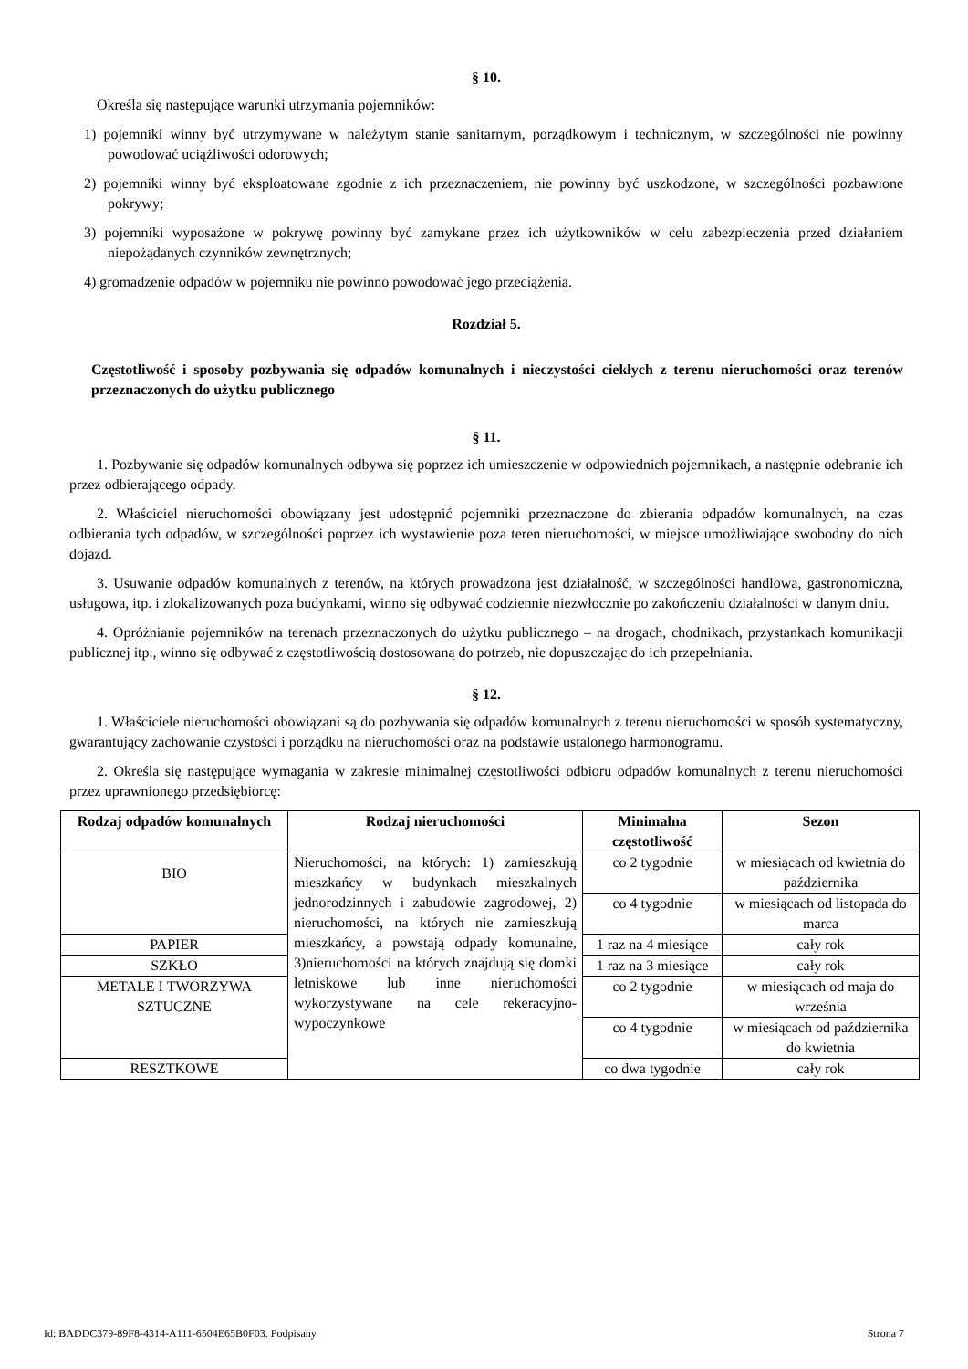§ 10.
Określa się następujące warunki utrzymania pojemników:
1) pojemniki winny być utrzymywane w należytym stanie sanitarnym, porządkowym i technicznym, w szczególności nie powinny powodować uciążliwości odorowych;
2) pojemniki winny być eksploatowane zgodnie z ich przeznaczeniem, nie powinny być uszkodzone, w szczególności pozbawione pokrywy;
3) pojemniki wyposażone w pokrywę powinny być zamykane przez ich użytkowników w celu zabezpieczenia przed działaniem niepożądanych czynników zewnętrznych;
4) gromadzenie odpadów w pojemniku nie powinno powodować jego przeciążenia.
Rozdział 5.
Częstotliwość i sposoby pozbywania się odpadów komunalnych i nieczystości ciekłych z terenu nieruchomości oraz terenów przeznaczonych do użytku publicznego
§ 11.
1. Pozbywanie się odpadów komunalnych odbywa się poprzez ich umieszczenie w odpowiednich pojemnikach, a następnie odebranie ich przez odbierającego odpady.
2. Właściciel nieruchomości obowiązany jest udostępnić pojemniki przeznaczone do zbierania odpadów komunalnych, na czas odbierania tych odpadów, w szczególności poprzez ich wystawienie poza teren nieruchomości, w miejsce umożliwiające swobodny do nich dojazd.
3. Usuwanie odpadów komunalnych z terenów, na których prowadzona jest działalność, w szczególności handlowa, gastronomiczna, usługowa, itp. i zlokalizowanych poza budynkami, winno się odbywać codziennie niezwłocznie po zakończeniu działalności w danym dniu.
4. Opróżnianie pojemników na terenach przeznaczonych do użytku publicznego – na drogach, chodnikach, przystankach komunikacji publicznej itp., winno się odbywać z częstotliwością dostosowaną do potrzeb, nie dopuszczając do ich przepełniania.
§ 12.
1. Właściciele nieruchomości obowiązani są do pozbywania się odpadów komunalnych z terenu nieruchomości w sposób systematyczny, gwarantujący zachowanie czystości i porządku na nieruchomości oraz na podstawie ustalonego harmonogramu.
2. Określa się następujące wymagania w zakresie minimalnej częstotliwości odbioru odpadów komunalnych z terenu nieruchomości przez uprawnionego przedsiębiorcę:
| Rodzaj odpadów komunalnych | Rodzaj nieruchomości | Minimalna częstotliwość | Sezon |
| --- | --- | --- | --- |
| BIO | Nieruchomości, na których: 1) zamieszkują mieszkańcy w budynkach mieszkalnych jednorodzinnych i zabudowie zagrodowej, 2) nieruchomości, na których nie zamieszkują mieszkańcy, a powstają odpady komunalne, 3)nieruchomości na których znajdują się domki letniskowe lub inne nieruchomości wykorzystywane na cele rekeracyjno-wypoczynkowe | co 2 tygodnie | w miesiącach od kwietnia do października |
| | | co 4 tygodnie | w miesiącach od listopada do marca |
| PAPIER | | 1 raz na 4 miesiące | cały rok |
| SZKŁO | | 1 raz na 3 miesiące | cały rok |
| METALE I TWORZYWA SZTUCZNE | | co 2 tygodnie | w miesiącach od maja do września |
| | | co 4 tygodnie | w miesiącach od października do kwietnia |
| RESZTKOWE | | co dwa tygodnie | cały rok |
Id: BADDC379-89F8-4314-A111-6504E65B0F03. Podpisany Strona 7